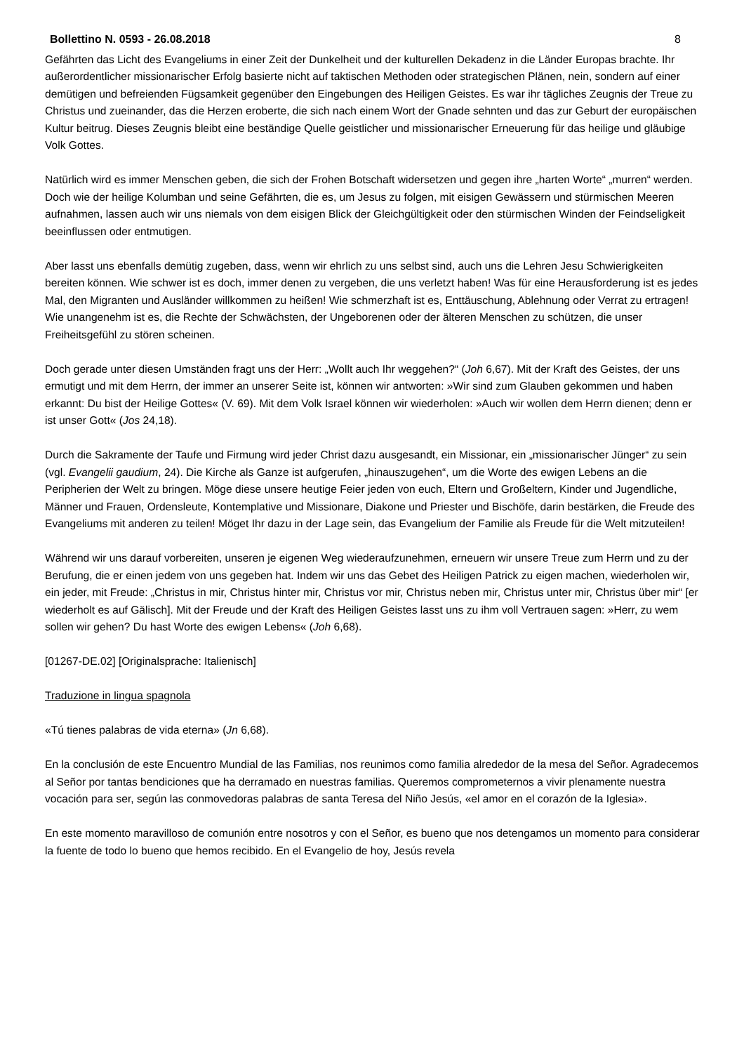Bollettino N. 0593 - 26.08.2018 8
Gefährten das Licht des Evangeliums in einer Zeit der Dunkelheit und der kulturellen Dekadenz in die Länder Europas brachte. Ihr außerordentlicher missionarischer Erfolg basierte nicht auf taktischen Methoden oder strategischen Plänen, nein, sondern auf einer demütigen und befreienden Fügsamkeit gegenüber den Eingebungen des Heiligen Geistes. Es war ihr tägliches Zeugnis der Treue zu Christus und zueinander, das die Herzen eroberte, die sich nach einem Wort der Gnade sehnten und das zur Geburt der europäischen Kultur beitrug. Dieses Zeugnis bleibt eine beständige Quelle geistlicher und missionarischer Erneuerung für das heilige und gläubige Volk Gottes.
Natürlich wird es immer Menschen geben, die sich der Frohen Botschaft widersetzen und gegen ihre „harten Worte“ „murren“ werden. Doch wie der heilige Kolumban und seine Gefährten, die es, um Jesus zu folgen, mit eisigen Gewässern und stürmischen Meeren aufnahmen, lassen auch wir uns niemals von dem eisigen Blick der Gleichgültigkeit oder den stürmischen Winden der Feindseligkeit beeinflussen oder entmutigen.
Aber lasst uns ebenfalls demütig zugeben, dass, wenn wir ehrlich zu uns selbst sind, auch uns die Lehren Jesu Schwierigkeiten bereiten können. Wie schwer ist es doch, immer denen zu vergeben, die uns verletzt haben! Was für eine Herausforderung ist es jedes Mal, den Migranten und Ausländer willkommen zu heißen! Wie schmerzhaft ist es, Enttäuschung, Ablehnung oder Verrat zu ertragen! Wie unangenehm ist es, die Rechte der Schwächsten, der Ungeborenen oder der älteren Menschen zu schützen, die unser Freiheitsgefühl zu stören scheinen.
Doch gerade unter diesen Umständen fragt uns der Herr: „Wollt auch Ihr weggehen?“ (Joh 6,67). Mit der Kraft des Geistes, der uns ermutigt und mit dem Herrn, der immer an unserer Seite ist, können wir antworten: »Wir sind zum Glauben gekommen und haben erkannt: Du bist der Heilige Gottes« (V. 69). Mit dem Volk Israel können wir wiederholen: »Auch wir wollen dem Herrn dienen; denn er ist unser Gott« (Jos 24,18).
Durch die Sakramente der Taufe und Firmung wird jeder Christ dazu ausgesandt, ein Missionar, ein „missionarischer Jünger“ zu sein (vgl. Evangelii gaudium, 24). Die Kirche als Ganze ist aufgerufen, „hinauszugehen“, um die Worte des ewigen Lebens an die Peripherien der Welt zu bringen. Möge diese unsere heutige Feier jeden von euch, Eltern und Großeltern, Kinder und Jugendliche, Männer und Frauen, Ordensleute, Kontemplative und Missionare, Diakone und Priester und Bischöfe, darin bestärken, die Freude des Evangeliums mit anderen zu teilen! Möget Ihr dazu in der Lage sein, das Evangelium der Familie als Freude für die Welt mitzuteilen!
Während wir uns darauf vorbereiten, unseren je eigenen Weg wiederaufzunehmen, erneuern wir unsere Treue zum Herrn und zu der Berufung, die er einen jedem von uns gegeben hat. Indem wir uns das Gebet des Heiligen Patrick zu eigen machen, wiederholen wir, ein jeder, mit Freude: „Christus in mir, Christus hinter mir, Christus vor mir, Christus neben mir, Christus unter mir, Christus über mir“ [er wiederholt es auf Gälisch]. Mit der Freude und der Kraft des Heiligen Geistes lasst uns zu ihm voll Vertrauen sagen: »Herr, zu wem sollen wir gehen? Du hast Worte des ewigen Lebens« (Joh 6,68).
[01267-DE.02] [Originalsprache: Italienisch]
Traduzione in lingua spagnola
«Tú tienes palabras de vida eterna» (Jn 6,68).
En la conclusión de este Encuentro Mundial de las Familias, nos reunimos como familia alrededor de la mesa del Señor. Agradecemos al Señor por tantas bendiciones que ha derramado en nuestras familias. Queremos comprometernos a vivir plenamente nuestra vocación para ser, según las conmovedoras palabras de santa Teresa del Niño Jesús, «el amor en el corazón de la Iglesia».
En este momento maravilloso de comunión entre nosotros y con el Señor, es bueno que nos detengamos un momento para considerar la fuente de todo lo bueno que hemos recibido. En el Evangelio de hoy, Jesús revela